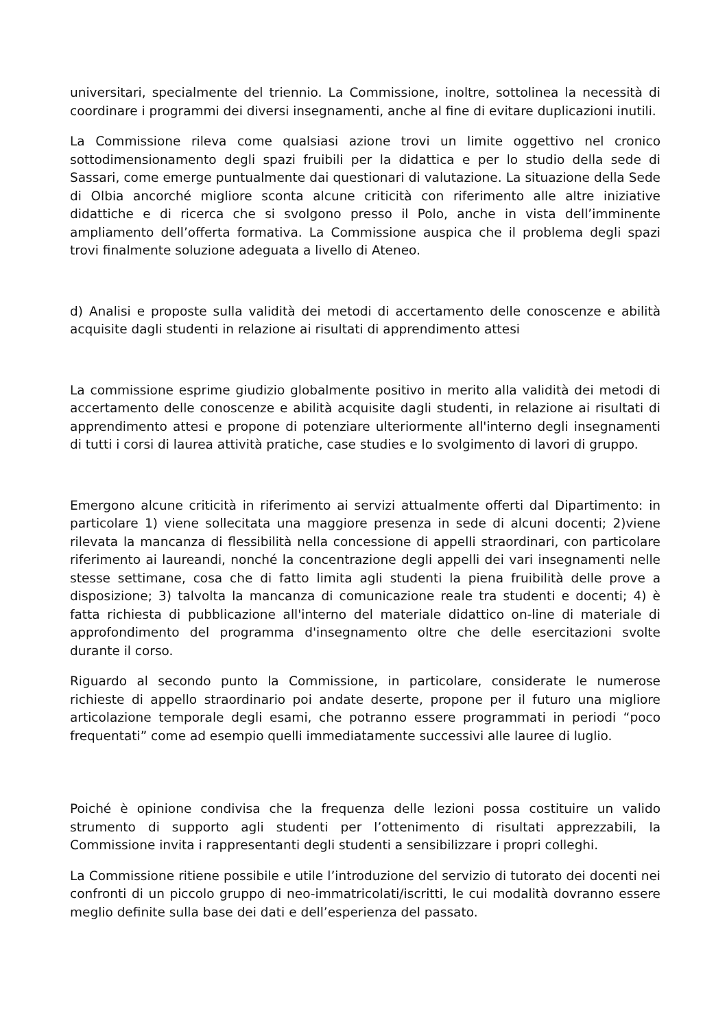universitari, specialmente del triennio. La Commissione, inoltre, sottolinea la necessità di coordinare i programmi dei diversi insegnamenti, anche al fine di evitare duplicazioni inutili.
La Commissione rileva come qualsiasi azione trovi un limite oggettivo nel cronico sottodimensionamento degli spazi fruibili per la didattica e per lo studio della sede di Sassari, come emerge puntualmente dai questionari di valutazione. La situazione della Sede di Olbia ancorché migliore sconta alcune criticità con riferimento alle altre iniziative didattiche e di ricerca che si svolgono presso il Polo, anche in vista dell’imminente ampliamento dell’offerta formativa. La Commissione auspica che il problema degli spazi trovi finalmente soluzione adeguata a livello di Ateneo.
d) Analisi e proposte sulla validità dei metodi di accertamento delle conoscenze e abilità acquisite dagli studenti in relazione ai risultati di apprendimento attesi
La commissione esprime giudizio globalmente positivo in merito alla validità dei metodi di accertamento delle conoscenze e abilità acquisite dagli studenti, in relazione ai risultati di apprendimento attesi e propone di potenziare ulteriormente all'interno degli insegnamenti di tutti i corsi di laurea attività pratiche, case studies e lo svolgimento di lavori di gruppo.
Emergono alcune criticità in riferimento ai servizi attualmente offerti dal Dipartimento: in particolare 1) viene sollecitata una maggiore presenza in sede di alcuni docenti; 2)viene rilevata la mancanza di flessibilità nella concessione di appelli straordinari, con particolare riferimento ai laureandi, nonché la concentrazione degli appelli dei vari insegnamenti nelle stesse settimane, cosa che di fatto limita agli studenti la piena fruibilità delle prove a disposizione; 3) talvolta la mancanza di comunicazione reale tra studenti e docenti; 4) è fatta richiesta di pubblicazione all'interno del materiale didattico on-line di materiale di approfondimento del programma d'insegnamento oltre che delle esercitazioni svolte durante il corso.
Riguardo al secondo punto la Commissione, in particolare, considerate le numerose richieste di appello straordinario poi andate deserte, propone per il futuro una migliore articolazione temporale degli esami, che potranno essere programmati in periodi “poco frequentati” come ad esempio quelli immediatamente successivi alle lauree di luglio.
Poiché è opinione condivisa che la frequenza delle lezioni possa costituire un valido strumento di supporto agli studenti per l’ottenimento di risultati apprezzabili, la Commissione invita i rappresentanti degli studenti a sensibilizzare i propri colleghi.
La Commissione ritiene possibile e utile l’introduzione del servizio di tutorato dei docenti nei confronti di un piccolo gruppo di neo-immatricolati/iscritti, le cui modalità dovranno essere meglio definite sulla base dei dati e dell’esperienza del passato.